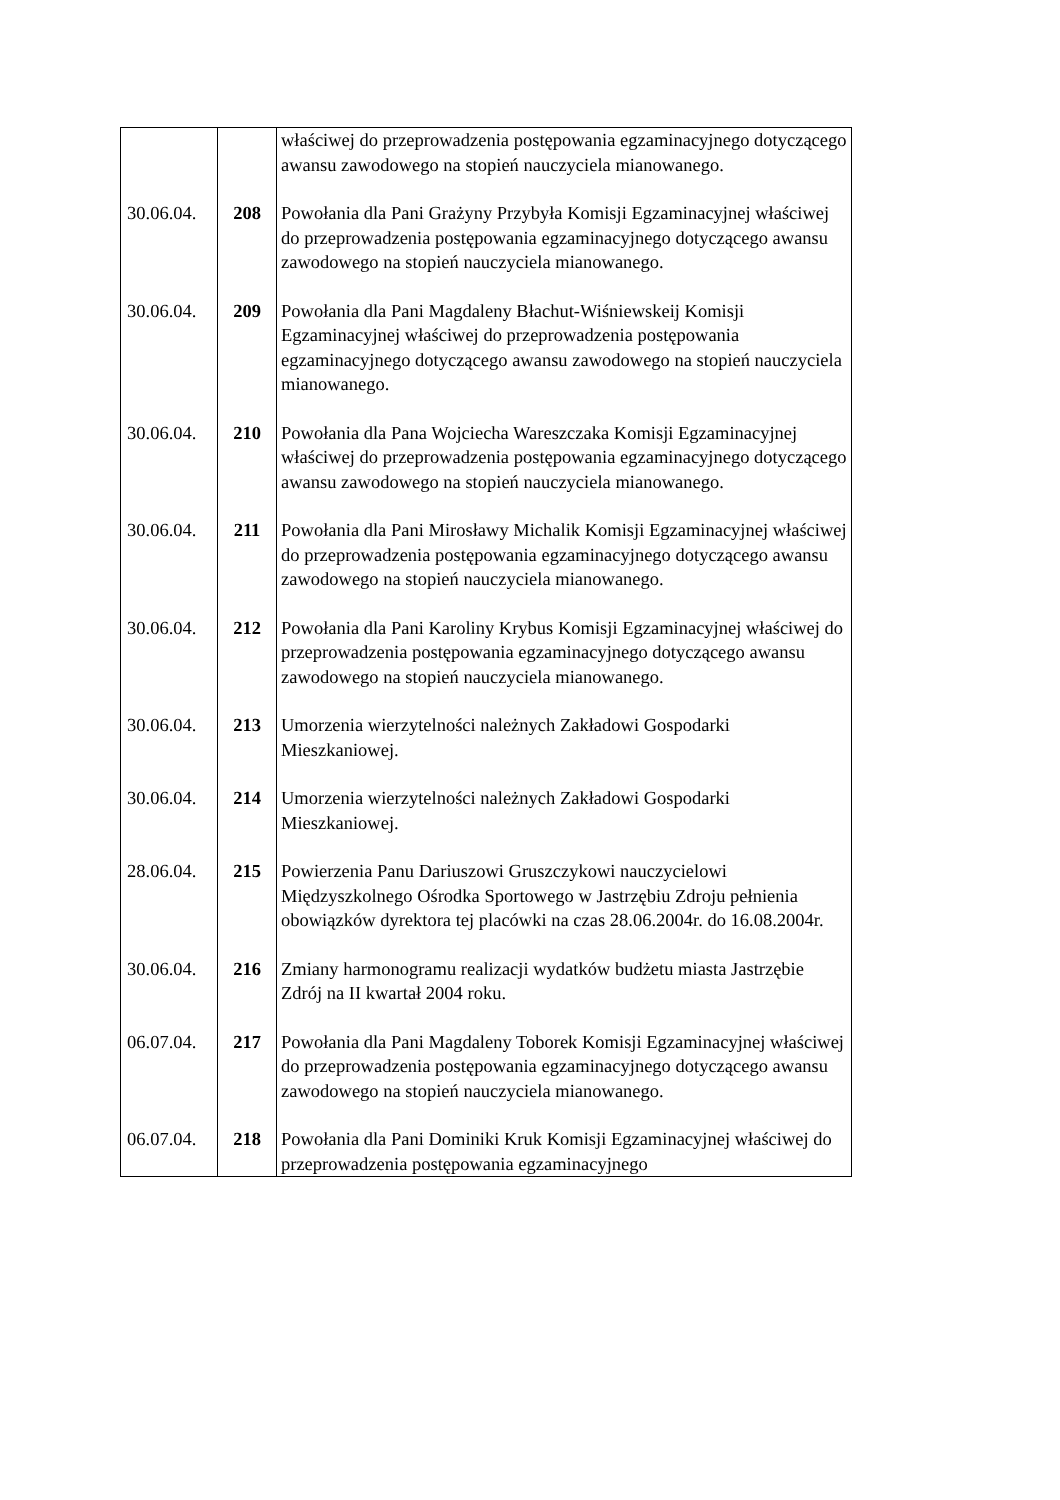| | | właściwej do przeprowadzenia postępowania egzaminacyjnego dotyczącego awansu zawodowego na stopień nauczyciela mianowanego. |
| 30.06.04. | 208 | Powołania dla Pani Grażyny Przybyła Komisji Egzaminacyjnej właściwej do przeprowadzenia postępowania egzaminacyjnego dotyczącego awansu zawodowego na stopień nauczyciela mianowanego. |
| 30.06.04. | 209 | Powołania dla Pani Magdaleny Błachut-Wiśniewskeij Komisji Egzaminacyjnej właściwej do przeprowadzenia postępowania egzaminacyjnego dotyczącego awansu zawodowego na stopień nauczyciela mianowanego. |
| 30.06.04. | 210 | Powołania dla Pana Wojciecha Wareszczaka Komisji Egzaminacyjnej właściwej do przeprowadzenia postępowania egzaminacyjnego dotyczącego awansu zawodowego na stopień nauczyciela mianowanego. |
| 30.06.04. | 211 | Powołania dla Pani Mirosławy Michalik Komisji Egzaminacyjnej właściwej do przeprowadzenia postępowania egzaminacyjnego dotyczącego awansu zawodowego na stopień nauczyciela mianowanego. |
| 30.06.04. | 212 | Powołania dla Pani Karoliny Krybus Komisji Egzaminacyjnej właściwej do przeprowadzenia postępowania egzaminacyjnego dotyczącego awansu zawodowego na stopień nauczyciela mianowanego. |
| 30.06.04. | 213 | Umorzenia wierzytelności należnych Zakładowi Gospodarki Mieszkaniowej. |
| 30.06.04. | 214 | Umorzenia wierzytelności należnych Zakładowi Gospodarki Mieszkaniowej. |
| 28.06.04. | 215 | Powierzenia Panu Dariuszowi Gruszczykowi nauczycielowi Międzyszkolnego Ośrodka Sportowego w Jastrzębiu Zdroju pełnienia obowiązków dyrektora tej placówki na czas 28.06.2004r. do 16.08.2004r. |
| 30.06.04. | 216 | Zmiany harmonogramu realizacji wydatków budżetu miasta Jastrzębie Zdrój na II kwartał 2004 roku. |
| 06.07.04. | 217 | Powołania dla Pani Magdaleny Toborek Komisji Egzaminacyjnej właściwej do przeprowadzenia postępowania egzaminacyjnego dotyczącego awansu zawodowego na stopień nauczyciela mianowanego. |
| 06.07.04. | 218 | Powołania dla Pani Dominiki Kruk Komisji Egzaminacyjnej właściwej do przeprowadzenia postępowania egzaminacyjnego |